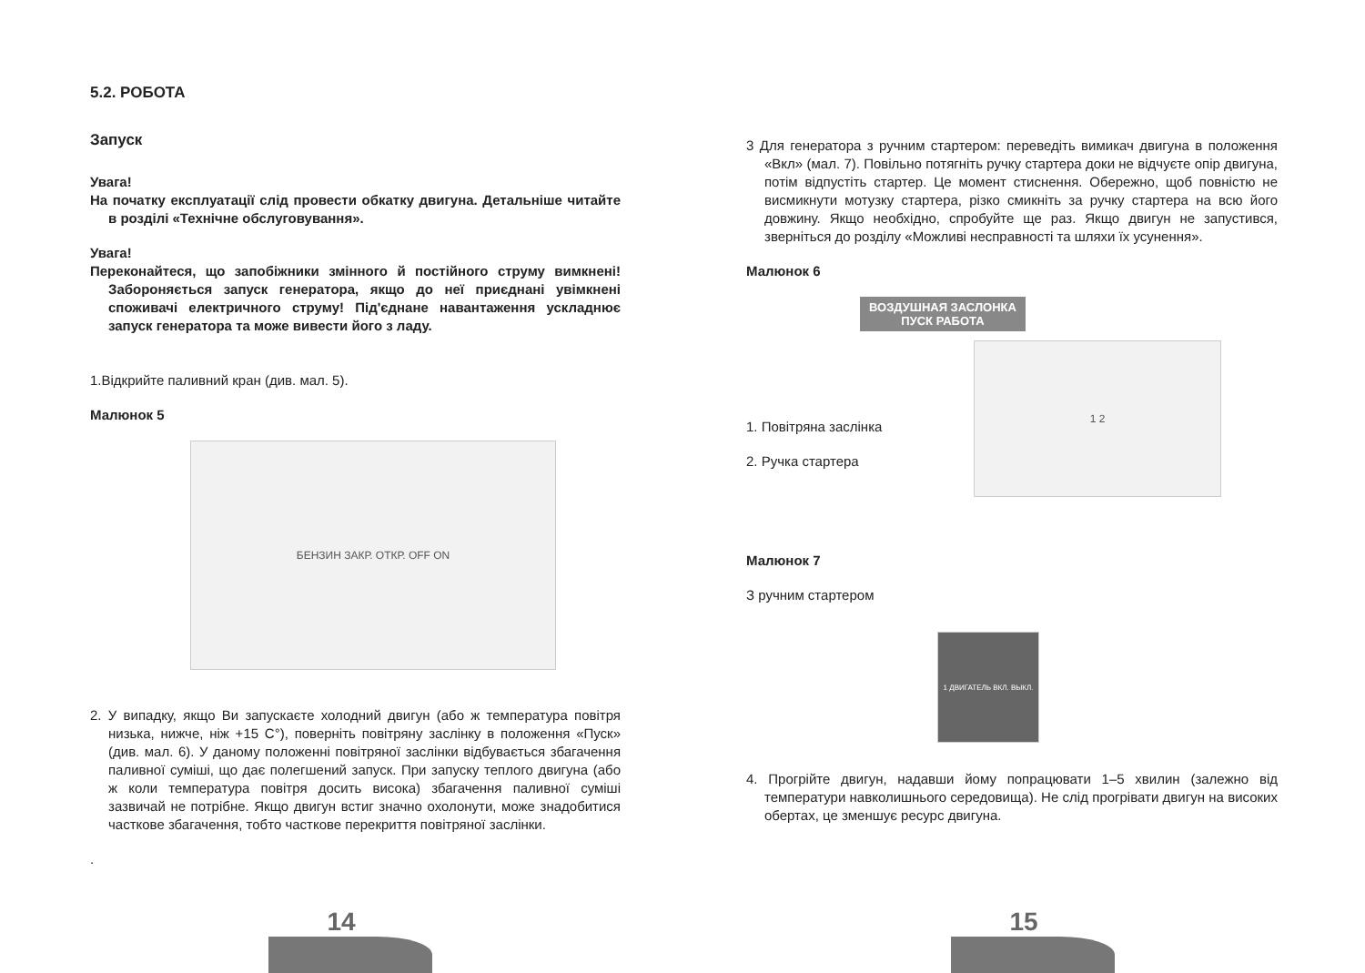5.2. РОБОТА
Запуск
Увага!
На початку експлуатації слід провести обкатку двигуна. Детальніше читайте в розділі «Технічне обслуговування».
Увага!
Переконайтеся, що запобіжники змінного й постійного струму вимкнені! Забороняється запуск генератора, якщо до неї приєднані увімкнені споживачі електричного струму! Під'єднане навантаження ускладнює запуск генератора та може вивести його з ладу.
1.Відкрийте паливний кран (див. мал. 5).
Малюнок 5
БЕНЗИН ЗАКР. ОТКР. OFF ON
2. У випадку, якщо Ви запускаєте холодний двигун (або ж температура повітря низька, нижче, ніж +15 С°), поверніть повітряну заслінку в положення «Пуск» (див. мал. 6). У даному положенні повітряної заслінки відбувається збагачення паливної суміші, що дає полегшений запуск. При запуску теплого двигуна (або ж коли температура повітря досить висока) збагачення паливної суміші зазвичай не потрібне. Якщо двигун встиг значно охолонути, може знадобитися часткове збагачення, тобто часткове перекриття повітряної заслінки.
.
14
3 Для генератора з ручним стартером: переведіть вимикач двигуна в положення «Вкл» (мал. 7). Повільно потягніть ручку стартера доки не відчуєте опір двигуна, потім відпустіть стартер. Це момент стиснення. Обережно, щоб повністю не висмикнути мотузку стартера, різко смикніть за ручку стартера на всю його довжину. Якщо необхідно, спробуйте ще раз. Якщо двигун не запустився, зверніться до розділу «Можливі несправності та шляхи їх усунення».
Малюнок 6
ВОЗДУШНАЯ ЗАСЛОНКА
ПУСК РАБОТА
1. Повітряна заслінка
2. Ручка стартера
1 2
Малюнок 7
З ручним стартером
1 ДВИГАТЕЛЬ ВКЛ. ВЫКЛ.
4. Прогрійте двигун, надавши йому попрацювати 1–5 хвилин (залежно від температури навколишнього середовища). Не слід прогрівати двигун на високих обертах, це зменшує ресурс двигуна.
15